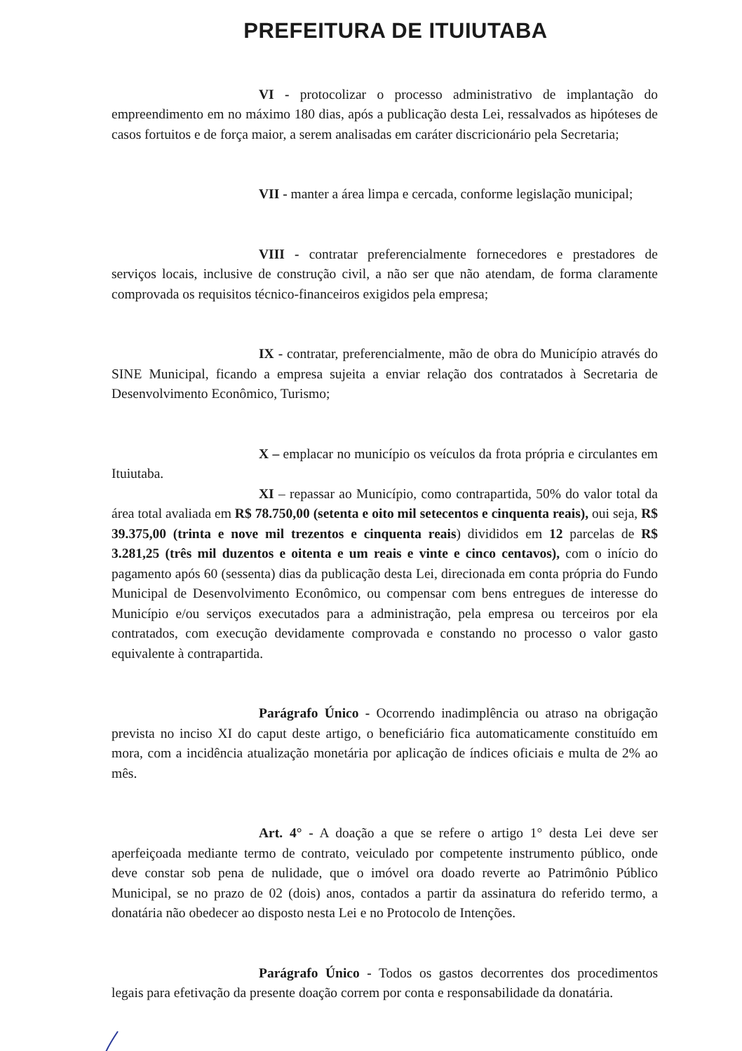PREFEITURA DE ITUIUTABA
VI - protocolizar o processo administrativo de implantação do empreendimento em no máximo 180 dias, após a publicação desta Lei, ressalvados as hipóteses de casos fortuitos e de força maior, a serem analisadas em caráter discricionário pela Secretaria;
VII - manter a área limpa e cercada, conforme legislação municipal;
VIII - contratar preferencialmente fornecedores e prestadores de serviços locais, inclusive de construção civil, a não ser que não atendam, de forma claramente comprovada os requisitos técnico-financeiros exigidos pela empresa;
IX - contratar, preferencialmente, mão de obra do Município através do SINE Municipal, ficando a empresa sujeita a enviar relação dos contratados à Secretaria de Desenvolvimento Econômico, Turismo;
X – emplacar no município os veículos da frota própria e circulantes em Ituiutaba.
XI – repassar ao Município, como contrapartida, 50% do valor total da área total avaliada em R$ 78.750,00 (setenta e oito mil setecentos e cinquenta reais), oui seja, R$ 39.375,00 (trinta e nove mil trezentos e cinquenta reais) divididos em 12 parcelas de R$ 3.281,25 (três mil duzentos e oitenta e um reais e vinte e cinco centavos), com o início do pagamento após 60 (sessenta) dias da publicação desta Lei, direcionada em conta própria do Fundo Municipal de Desenvolvimento Econômico, ou compensar com bens entregues de interesse do Município e/ou serviços executados para a administração, pela empresa ou terceiros por ela contratados, com execução devidamente comprovada e constando no processo o valor gasto equivalente à contrapartida.
Parágrafo Único - Ocorrendo inadimplência ou atraso na obrigação prevista no inciso XI do caput deste artigo, o beneficiário fica automaticamente constituído em mora, com a incidência atualização monetária por aplicação de índices oficiais e multa de 2% ao mês.
Art. 4° - A doação a que se refere o artigo 1° desta Lei deve ser aperfeiçoada mediante termo de contrato, veiculado por competente instrumento público, onde deve constar sob pena de nulidade, que o imóvel ora doado reverte ao Patrimônio Público Municipal, se no prazo de 02 (dois) anos, contados a partir da assinatura do referido termo, a donatária não obedecer ao disposto nesta Lei e no Protocolo de Intenções.
Parágrafo Único - Todos os gastos decorrentes dos procedimentos legais para efetivação da presente doação correm por conta e responsabilidade da donatária.